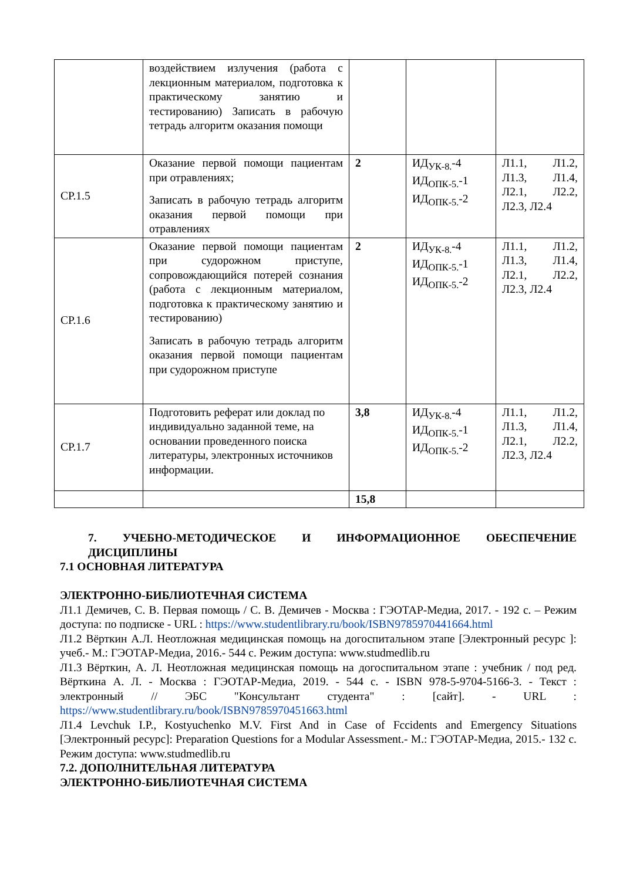| | воздействием излучения (работа с лекционным материалом, подготовка к практическому занятию и тестированию) Записать в рабочую тетрадь алгоритм оказания помощи | | | |
| СР.1.5 | Оказание первой помощи пациентам при отравлениях; Записать в рабочую тетрадь алгоритм оказания первой помощи при отравлениях | 2 | ИД<sub>УК-8.</sub>-4 ИД<sub>ОПК-5.</sub>-1 ИД<sub>ОПК-5.</sub>-2 | Л1.1, Л1.2, Л1.3, Л1.4, Л2.1, Л2.2, Л2.3, Л2.4 |
| СР.1.6 | Оказание первой помощи пациентам при судорожном приступе, сопровождающийся потерей сознания (работа с лекционным материалом, подготовка к практическому занятию и тестированию) Записать в рабочую тетрадь алгоритм оказания первой помощи пациентам при судорожном приступе | 2 | ИД<sub>УК-8.</sub>-4 ИД<sub>ОПК-5.</sub>-1 ИД<sub>ОПК-5.</sub>-2 | Л1.1, Л1.2, Л1.3, Л1.4, Л2.1, Л2.2, Л2.3, Л2.4 |
| СР.1.7 | Подготовить реферат или доклад по индивидуально заданной теме, на основании проведенного поиска литературы, электронных источников информации. | 3,8 | ИД<sub>УК-8.</sub>-4 ИД<sub>ОПК-5.</sub>-1 ИД<sub>ОПК-5.</sub>-2 | Л1.1, Л1.2, Л1.3, Л1.4, Л2.1, Л2.2, Л2.3, Л2.4 |
| | | 15,8 | | |
7. УЧЕБНО-МЕТОДИЧЕСКОЕ И ИНФОРМАЦИОННОЕ ОБЕСПЕЧЕНИЕ ДИСЦИПЛИНЫ
7.1 ОСНОВНАЯ ЛИТЕРАТУРА
ЭЛЕКТРОННО-БИБЛИОТЕЧНАЯ СИСТЕМА
Л1.1 Демичев, С. В. Первая помощь / С. В. Демичев - Москва : ГЭОТАР-Медиа, 2017. - 192 с. – Режим доступа: по подписке - URL : https://www.studentlibrary.ru/book/ISBN9785970441664.html
Л1.2 Вёрткин А.Л. Неотложная медицинская помощь на догоспитальном этапе [Электронный ресурс ]: учеб.- М.: ГЭОТАР-Медиа, 2016.- 544 с. Режим доступа: www.studmedlib.ru
Л1.3 Вёрткин, А. Л. Неотложная медицинская помощь на догоспитальном этапе : учебник / под ред. Вёрткина А. Л. - Москва : ГЭОТАР-Медиа, 2019. - 544 с. - ISBN 978-5-9704-5166-3. - Текст : электронный // ЭБС "Консультант студента" : [сайт]. - URL : https://www.studentlibrary.ru/book/ISBN9785970451663.html
Л1.4 Levchuk I.P., Kostyuchenko M.V. First And in Case of Fccidents and Emergency Situations [Электронный ресурс]: Preparation Questions for a Modular Assessment.- М.: ГЭОТАР-Медиа, 2015.- 132 с. Режим доступа: www.studmedlib.ru
7.2. ДОПОЛНИТЕЛЬНАЯ ЛИТЕРАТУРА
ЭЛЕКТРОННО-БИБЛИОТЕЧНАЯ СИСТЕМА